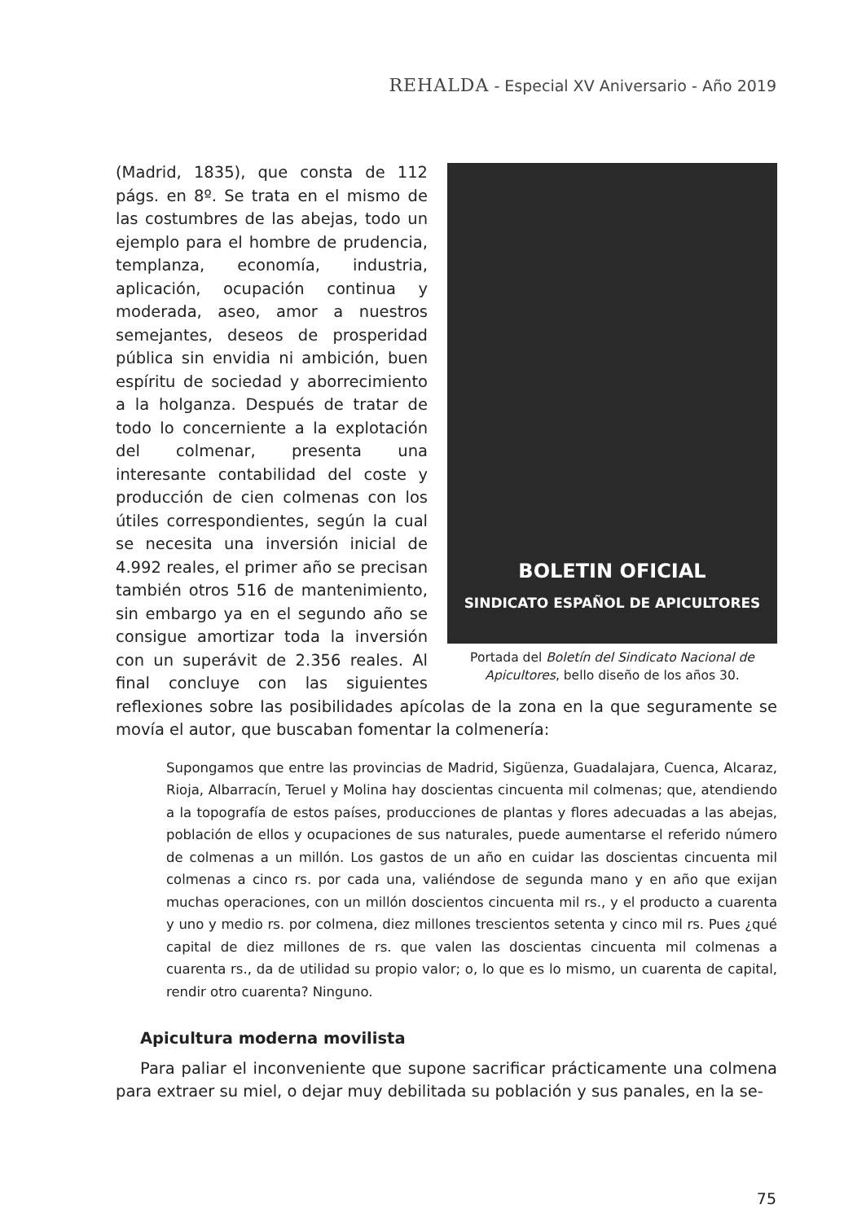REHALDA - Especial XV Aniversario - Año 2019
BOLETIN OFICIAL
SINDICATO ESPAÑOL DE APICULTORES
Portada del Boletín del Sindicato Nacional de Apicultores, bello diseño de los años 30.
(Madrid, 1835), que consta de 112 págs. en 8º. Se trata en el mismo de las costumbres de las abejas, todo un ejemplo para el hombre de prudencia, templanza, economía, industria, aplicación, ocupación continua y moderada, aseo, amor a nuestros semejantes, deseos de prosperidad pública sin envidia ni ambición, buen espíritu de sociedad y aborrecimiento a la holganza. Después de tratar de todo lo concerniente a la explotación del colmenar, presenta una interesante contabilidad del coste y producción de cien colmenas con los útiles correspondientes, según la cual se necesita una inversión inicial de 4.992 reales, el primer año se precisan también otros 516 de mantenimiento, sin embargo ya en el segundo año se consigue amortizar toda la inversión con un superávit de 2.356 reales. Al final concluye con las siguientes reflexiones sobre las posibilidades apícolas de la zona en la que seguramente se movía el autor, que buscaban fomentar la colmenería:
Supongamos que entre las provincias de Madrid, Sigüenza, Guadalajara, Cuenca, Alcaraz, Rioja, Albarracín, Teruel y Molina hay doscientas cincuenta mil colmenas; que, atendiendo a la topografía de estos países, producciones de plantas y flores adecuadas a las abejas, población de ellos y ocupaciones de sus naturales, puede aumentarse el referido número de colmenas a un millón. Los gastos de un año en cuidar las doscientas cincuenta mil colmenas a cinco rs. por cada una, valiéndose de segunda mano y en año que exijan muchas operaciones, con un millón doscientos cincuenta mil rs., y el producto a cuarenta y uno y medio rs. por colmena, diez millones trescientos setenta y cinco mil rs. Pues ¿qué capital de diez millones de rs. que valen las doscientas cincuenta mil colmenas a cuarenta rs., da de utilidad su propio valor; o, lo que es lo mismo, un cuarenta de capital, rendir otro cuarenta? Ninguno.
Apicultura moderna movilista
Para paliar el inconveniente que supone sacrificar prácticamente una colmena para extraer su miel, o dejar muy debilitada su población y sus panales, en la se-
75